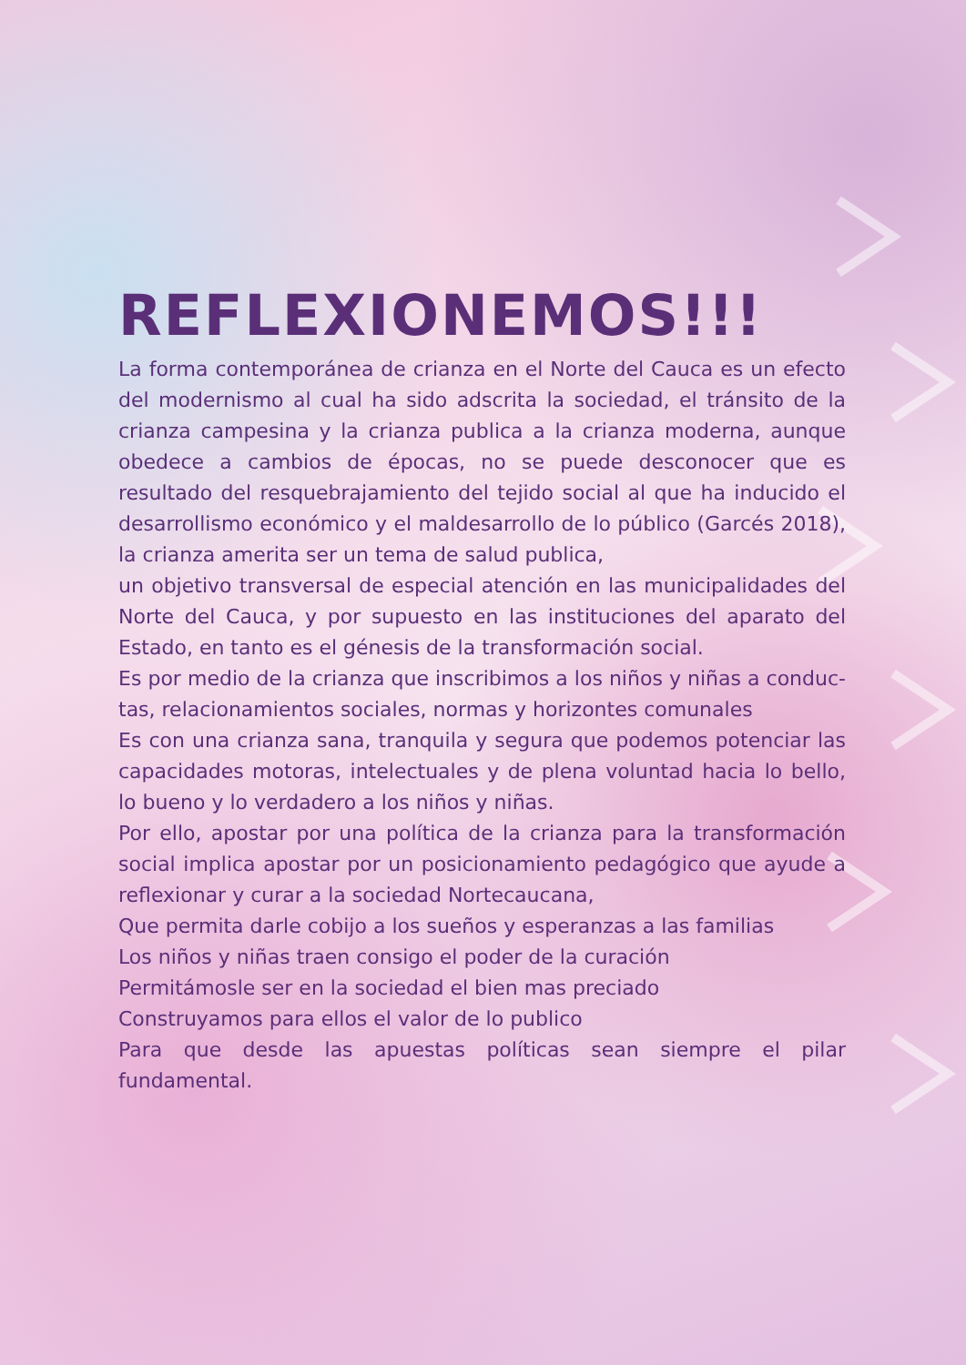REFLEXIONEMOS!!!
La forma contemporánea de crianza en el Norte del Cauca es un efecto del modernismo al cual ha sido adscrita la sociedad, el tránsito de la crianza campesina y la crianza publica a la crianza moderna, aunque obedece a cambios de épocas, no se puede desconocer que es resultado del resquebrajamiento del tejido social al que ha inducido el desarrollis­mo económico y el maldesarrollo de lo público (Garcés 2018), la crianza amerita ser un tema de salud publica,
un objetivo transversal de especial atención en las municipalidades del Norte del Cauca, y por supuesto en las instituciones del aparato del Estado, en tanto es el génesis de la transformación social.
Es por medio de la crianza que inscribimos a los niños y niñas a conduc­tas, relacionamientos sociales, normas y horizontes comunales
Es con una crianza sana, tranquila y segura que podemos potenciar las capacidades motoras, intelectuales y de plena voluntad hacia lo bello, lo bueno y lo verdadero a los niños y niñas.
Por ello, apostar por una política de la crianza para la transformación social implica apostar por un posicionamiento pedagógico que ayude a reflexionar y curar a la sociedad Nortecaucana,
Que permita darle cobijo a los sueños y esperanzas a las familias
Los niños y niñas traen consigo el poder de la curación
Permitámosle ser en la sociedad el bien mas preciado
Construyamos para ellos el valor de lo publico
Para que desde las apuestas políticas sean siempre el pilar fundamental.